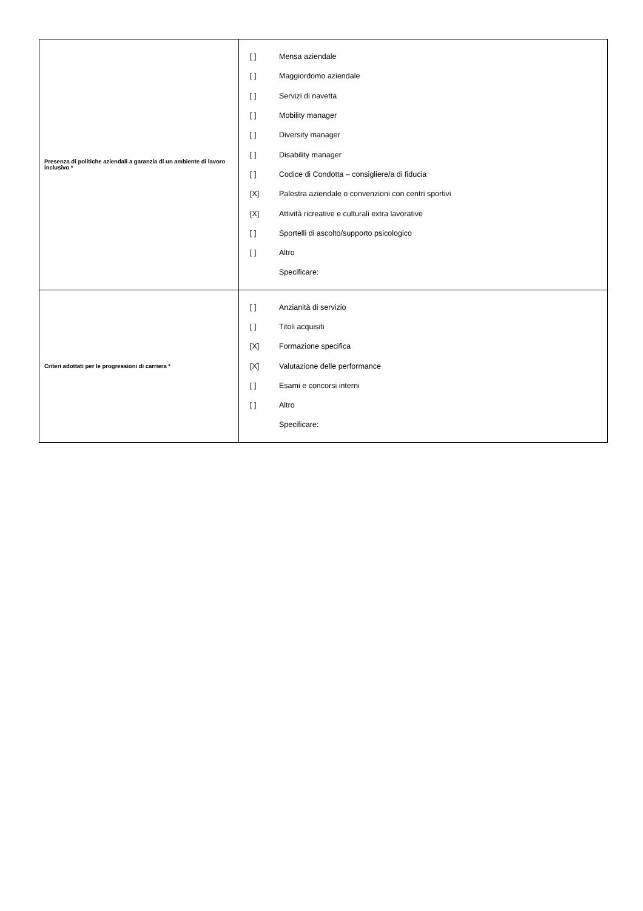| Presenza di politiche aziendali a garanzia di un ambiente di lavoro inclusivo * | [ ] Mensa aziendale [ ] Maggiordomo aziendale [ ] Servizi di navetta [ ] Mobility manager [ ] Diversity manager [ ] Disability manager [ ] Codice di Condotta – consigliere/a di fiducia [X] Palestra aziendale o convenzioni con centri sportivi [X] Attività ricreative e culturali extra lavorative [ ] Sportelli di ascolto/supporto psicologico [ ] Altro Specificare: |
| Criteri adottati per le progressioni di carriera * | [ ] Anzianità di servizio [ ] Titoli acquisiti [X] Formazione specifica [X] Valutazione delle performance [ ] Esami e concorsi interni [ ] Altro Specificare: |